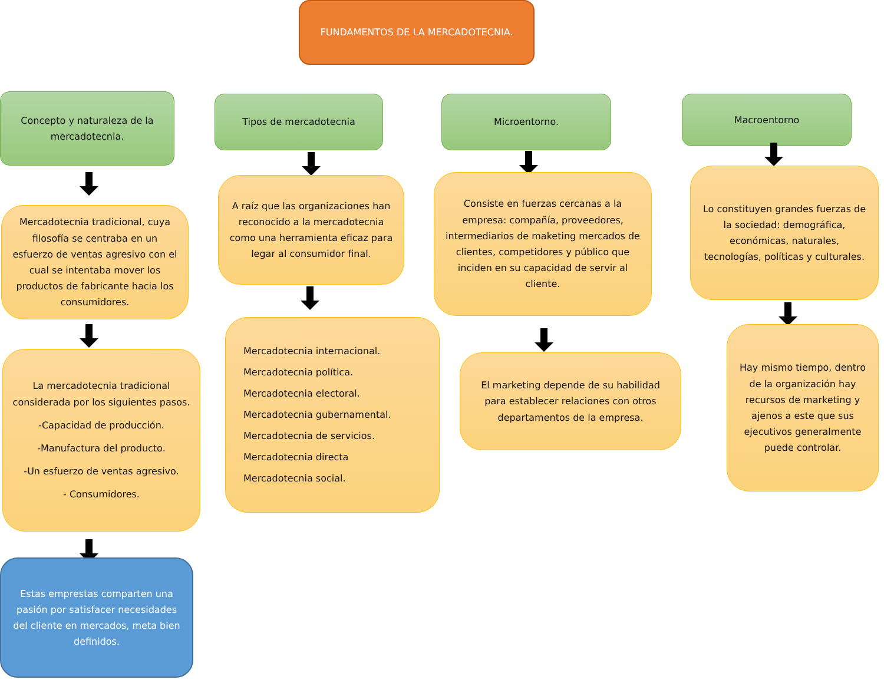FUNDAMENTOS DE LA MERCADOTECNIA.
Concepto y naturaleza de la mercadotecnia.
Mercadotecnia tradicional, cuya filosofía se centraba en un esfuerzo de ventas agresivo con el cual se intentaba mover los productos de fabricante hacia los consumidores.
La mercadotecnia tradicional considerada por los siguientes pasos.
-Capacidad de producción.
-Manufactura del producto.
-Un esfuerzo de ventas agresivo.
- Consumidores.
Estas emprestas comparten una pasión por satisfacer necesidades del cliente en mercados, meta bien definidos.
Tipos de mercadotecnia
A raíz que las organizaciones han reconocido a la mercadotecnia como una herramienta eficaz para legar al consumidor final.
Mercadotecnia internacional.
Mercadotecnia política.
Mercadotecnia electoral.
Mercadotecnia gubernamental.
Mercadotecnia de servicios.
Mercadotecnia directa
Mercadotecnia social.
Microentorno.
Consiste en fuerzas cercanas a la empresa: compañía, proveedores, intermediarios de maketing mercados de clientes, competidores y público que inciden en su capacidad de servir al cliente.
El marketing depende de su habilidad para establecer relaciones con otros departamentos de la empresa.
Macroentorno
Lo constituyen grandes fuerzas de la sociedad: demográfica, económicas, naturales, tecnologías, políticas y culturales.
Hay mismo tiempo, dentro de la organización hay recursos de marketing y ajenos a este que sus ejecutivos generalmente puede controlar.